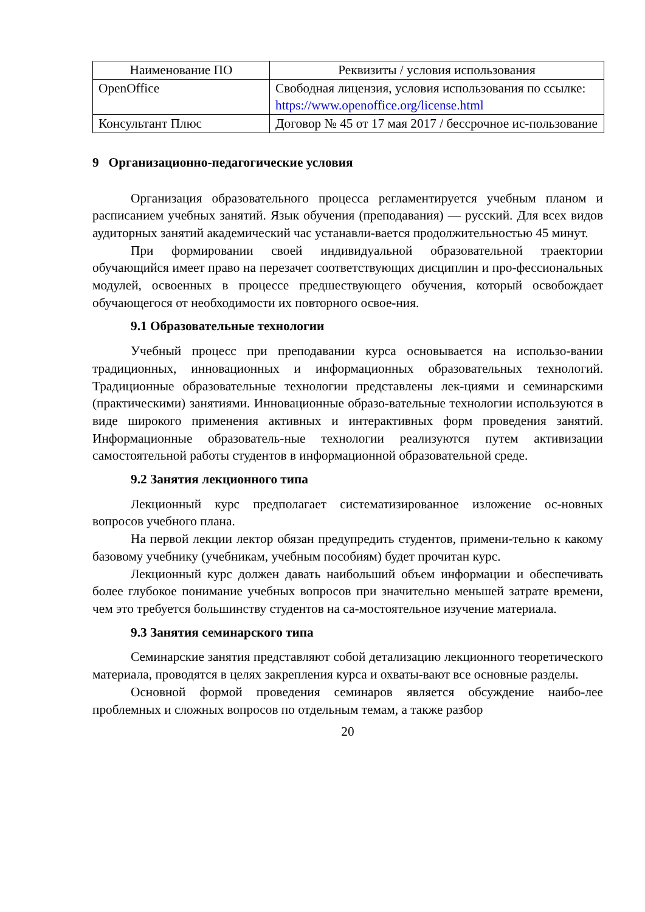| Наименование ПО | Реквизиты / условия использования |
| --- | --- |
| OpenOffice | Свободная лицензия, условия использования по ссылке: https://www.openoffice.org/license.html |
| Консультант Плюс | Договор № 45 от 17 мая 2017 / бессрочное ис-пользование |
9 Организационно-педагогические условия
Организация образовательного процесса регламентируется учебным планом и расписанием учебных занятий. Язык обучения (преподавания) — русский. Для всех видов аудиторных занятий академический час устанавли-вается продолжительностью 45 минут.
При формировании своей индивидуальной образовательной траектории обучающийся имеет право на перезачет соответствующих дисциплин и про-фессиональных модулей, освоенных в процессе предшествующего обучения, который освобождает обучающегося от необходимости их повторного освое-ния.
9.1 Образовательные технологии
Учебный процесс при преподавании курса основывается на использо-вании традиционных, инновационных и информационных образовательных технологий. Традиционные образовательные технологии представлены лек-циями и семинарскими (практическими) занятиями. Инновационные образо-вательные технологии используются в виде широкого применения активных и интерактивных форм проведения занятий. Информационные образователь-ные технологии реализуются путем активизации самостоятельной работы студентов в информационной образовательной среде.
9.2 Занятия лекционного типа
Лекционный курс предполагает систематизированное изложение ос-новных вопросов учебного плана.
На первой лекции лектор обязан предупредить студентов, примени-тельно к какому базовому учебнику (учебникам, учебным пособиям) будет прочитан курс.
Лекционный курс должен давать наибольший объем информации и обеспечивать более глубокое понимание учебных вопросов при значительно меньшей затрате времени, чем это требуется большинству студентов на са-мостоятельное изучение материала.
9.3 Занятия семинарского типа
Семинарские занятия представляют собой детализацию лекционного теоретического материала, проводятся в целях закрепления курса и охваты-вают все основные разделы.
Основной формой проведения семинаров является обсуждение наибо-лее проблемных и сложных вопросов по отдельным темам, а также разбор
20